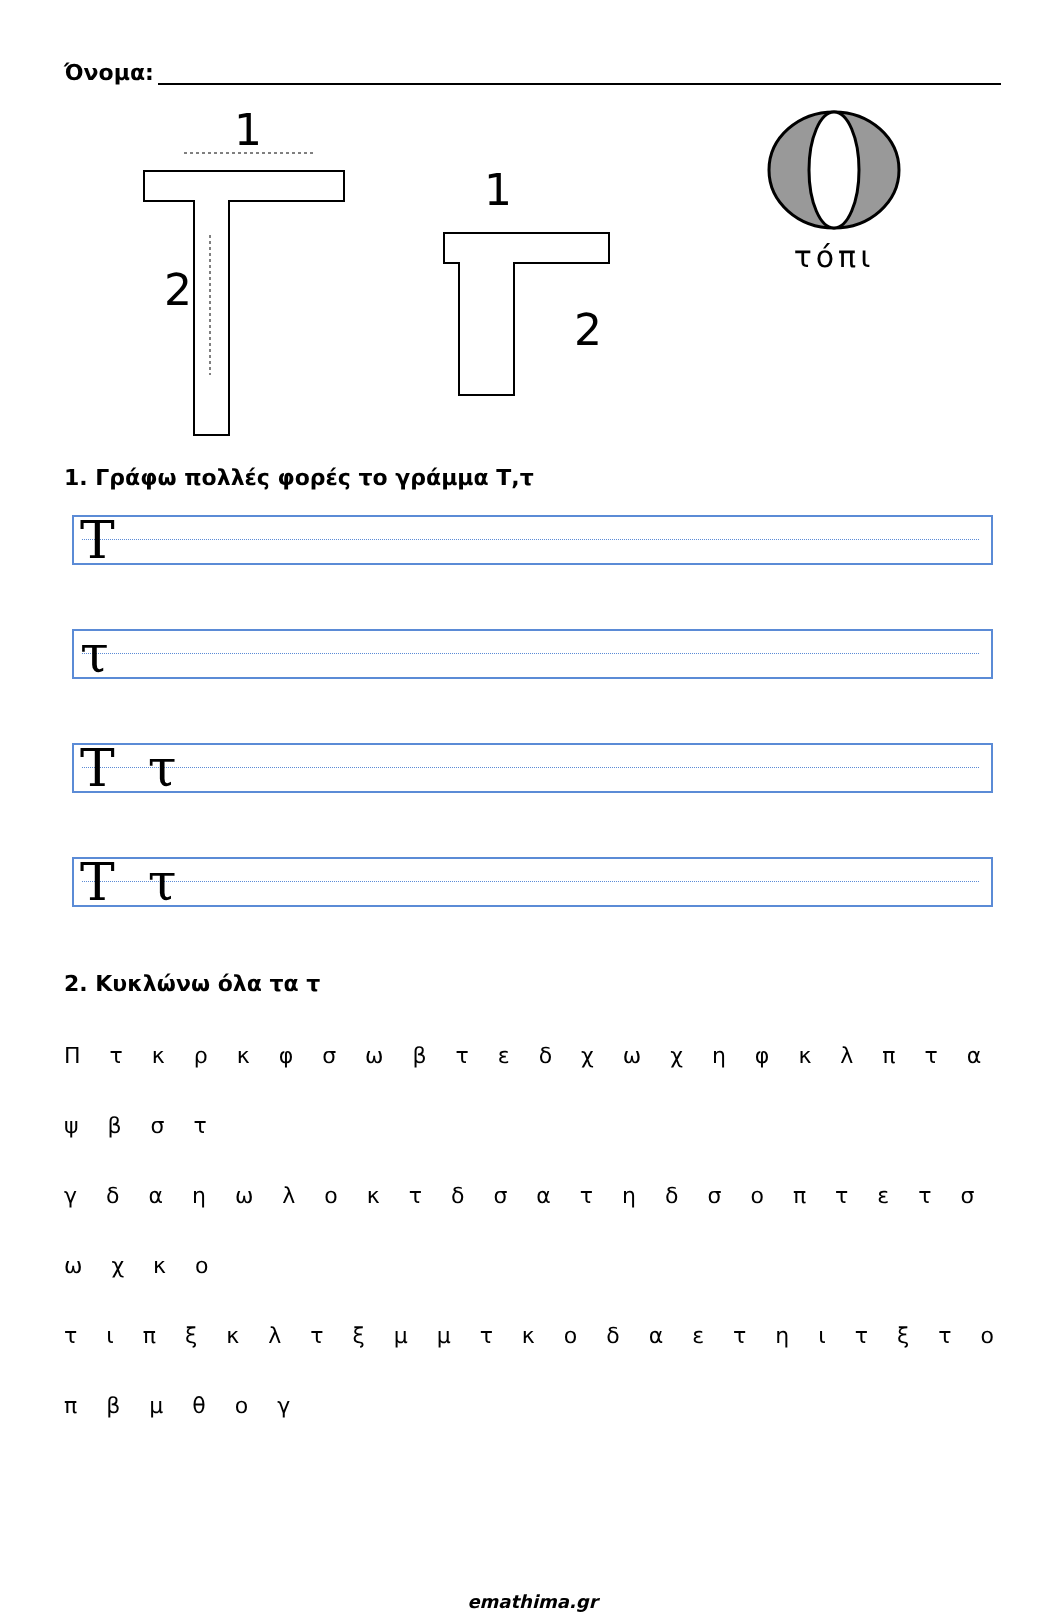Όνομα:
1
2
1
2
τόπι
1. Γράφω πολλές φορές το γράμμα Τ,τ
Τ
τ
Τ τ
Τ τ
2. Κυκλώνω όλα τα τ
Π τ κ ρ κ φ σ ω β τ ε δ χ ω χ η φ κ λ π τ α ψ β σ τ
γ δ α η ω λ ο κ τ δ σ α τ η δ σ ο π τ ε τ σ ω χ κ ο
τ ι π ξ κ λ τ ξ μ μ τ κ ο δ α ε τ η ι τ ξ τ ο π β μ θ ο γ
emathima.gr